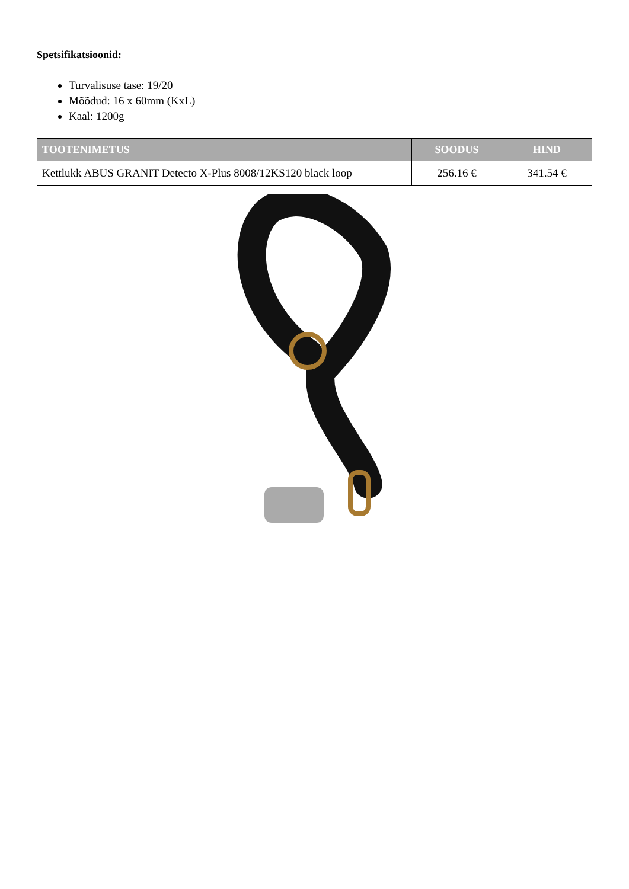Spetsifikatsioonid:
Turvalisuse tase: 19/20
Mõõdud: 16 x 60mm (KxL)
Kaal: 1200g
| TOOTENIMETUS | SOODUS | HIND |
| --- | --- | --- |
| Kettlukk ABUS GRANIT Detecto X-Plus 8008/12KS120 black loop | 256.16 € | 341.54 € |